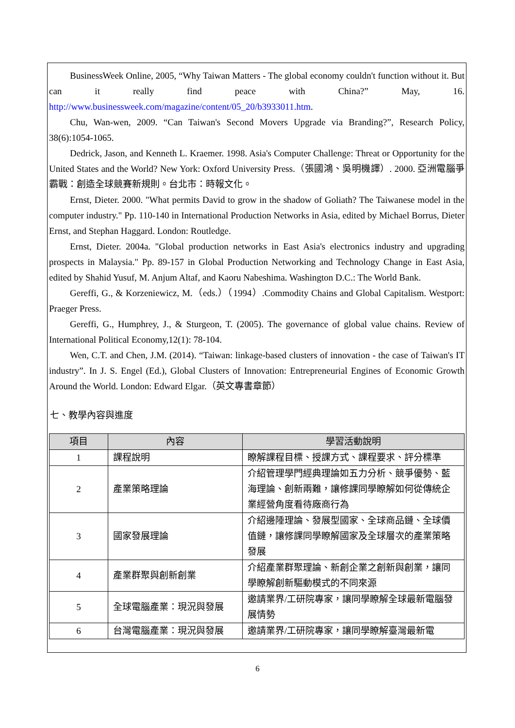BusinessWeek Online, 2005, “Why Taiwan Matters - The global economy couldn't function without it. But can it really find peace with China?” May, 16. http://www.businessweek.com/magazine/content/05_20/b3933011.htm.
Chu, Wan-wen, 2009. “Can Taiwan's Second Movers Upgrade via Branding?”, Research Policy, 38(6):1054-1065.
Dedrick, Jason, and Kenneth L. Kraemer. 1998. Asia's Computer Challenge: Threat or Opportunity for the United States and the World? New York: Oxford University Press.（張國鴻、吳明機譯）. 2000. 亞洲電腦爭霸戰：創造全球競賽新規則。台北市：時報文化。
Ernst, Dieter. 2000. "What permits David to grow in the shadow of Goliath? The Taiwanese model in the computer industry." Pp. 110-140 in International Production Networks in Asia, edited by Michael Borrus, Dieter Ernst, and Stephan Haggard. London: Routledge.
Ernst, Dieter. 2004a. "Global production networks in East Asia's electronics industry and upgrading prospects in Malaysia." Pp. 89-157 in Global Production Networking and Technology Change in East Asia, edited by Shahid Yusuf, M. Anjum Altaf, and Kaoru Nabeshima. Washington D.C.: The World Bank.
Gereffi, G., & Korzeniewicz, M.（eds.）（1994）.Commodity Chains and Global Capitalism. Westport: Praeger Press.
Gereffi, G., Humphrey, J., & Sturgeon, T. (2005). The governance of global value chains. Review of International Political Economy,12(1): 78-104.
Wen, C.T. and Chen, J.M. (2014). “Taiwan: linkage-based clusters of innovation - the case of Taiwan's IT industry”. In J. S. Engel (Ed.), Global Clusters of Innovation: Entrepreneurial Engines of Economic Growth Around the World. London: Edward Elgar.（英文專書章節）
七、教學內容與進度
| 項目 | 內容 | 學習活動說明 |
| --- | --- | --- |
| 1 | 課程說明 | 瞭解課程目標、授課方式、課程要求、評分標準 |
| 2 | 產業策略理論 | 介紹管理學門經典理論如五力分析、競爭優勢、藍海理論、創新兩難，讓修課同學瞭解如何從傳統企業經營角度看待廠商行為 |
| 3 | 國家發展理論 | 介紹邊陲理論、發展型國家、全球商品鏈、全球價值鏈，讓修課同學瞭解國家及全球層次的產業策略發展 |
| 4 | 產業群聚與創新創業 | 介紹產業群聚理論、新創企業之創新與創業，讓同學瞭解創新驅動模式的不同來源 |
| 5 | 全球電腦產業：現況與發展 | 邀請業界/工研院專家，讓同學瞭解全球最新電腦發展情勢 |
| 6 | 台灣電腦產業：現況與發展 | 邀請業界/工研院專家，讓同學瞭解臺灣最新電 |
6